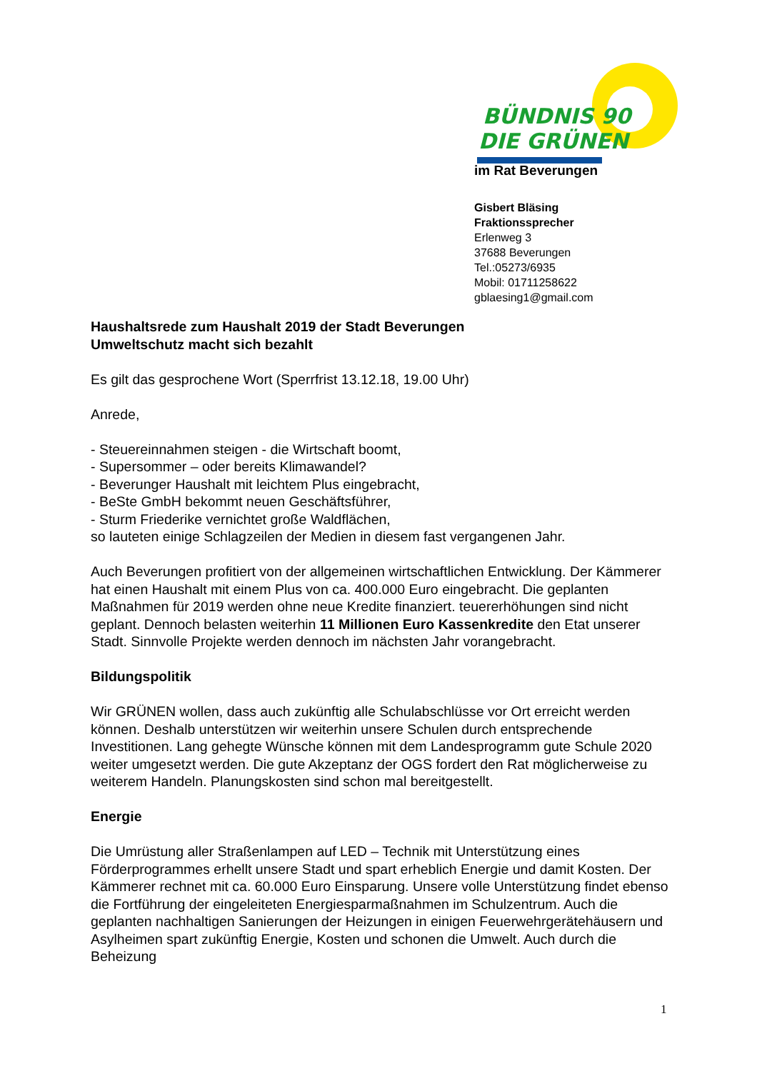BÜNDNIS 90
DIE GRÜNEN
im Rat Beverungen
Gisbert Bläsing
Fraktionssprecher
Erlenweg 3
37688 Beverungen
Tel.:05273/6935
Mobil: 01711258622
gblaesing1@gmail.com
Haushaltsrede zum Haushalt 2019 der Stadt Beverungen
Umweltschutz macht sich bezahlt
Es gilt das gesprochene Wort (Sperrfrist 13.12.18, 19.00 Uhr)
Anrede,
- Steuereinnahmen steigen - die Wirtschaft boomt,
- Supersommer – oder bereits Klimawandel?
- Beverunger Haushalt mit leichtem Plus eingebracht,
- BeSte GmbH bekommt neuen Geschäftsführer,
- Sturm Friederike vernichtet große Waldflächen,
so lauteten einige Schlagzeilen der Medien in diesem fast vergangenen Jahr.
Auch Beverungen profitiert von der allgemeinen wirtschaftlichen Entwicklung. Der Kämmerer hat einen Haushalt mit einem Plus von ca. 400.000 Euro eingebracht. Die geplanten Maßnahmen für 2019 werden ohne neue Kredite finanziert. teuererhöhungen sind nicht geplant. Dennoch belasten weiterhin 11 Millionen Euro Kassenkredite den Etat unserer Stadt. Sinnvolle Projekte werden dennoch im nächsten Jahr vorangebracht.
Bildungspolitik
Wir GRÜNEN wollen, dass auch zukünftig alle Schulabschlüsse vor Ort erreicht werden können. Deshalb unterstützen wir weiterhin unsere Schulen durch entsprechende Investitionen. Lang gehegte Wünsche können mit dem Landesprogramm gute Schule 2020 weiter umgesetzt werden. Die gute Akzeptanz der OGS fordert den Rat möglicherweise zu weiterem Handeln. Planungskosten sind schon mal bereitgestellt.
Energie
Die Umrüstung aller Straßenlampen auf LED – Technik mit Unterstützung eines Förderprogrammes erhellt unsere Stadt und spart erheblich Energie und damit Kosten. Der Kämmerer rechnet mit ca. 60.000 Euro Einsparung. Unsere volle Unterstützung findet ebenso die Fortführung der eingeleiteten Energiesparmaßnahmen im Schulzentrum. Auch die geplanten nachhaltigen Sanierungen der Heizungen in einigen Feuerwehrgerätehäusern und Asylheimen spart zukünftig Energie, Kosten und schonen die Umwelt. Auch durch die Beheizung
1